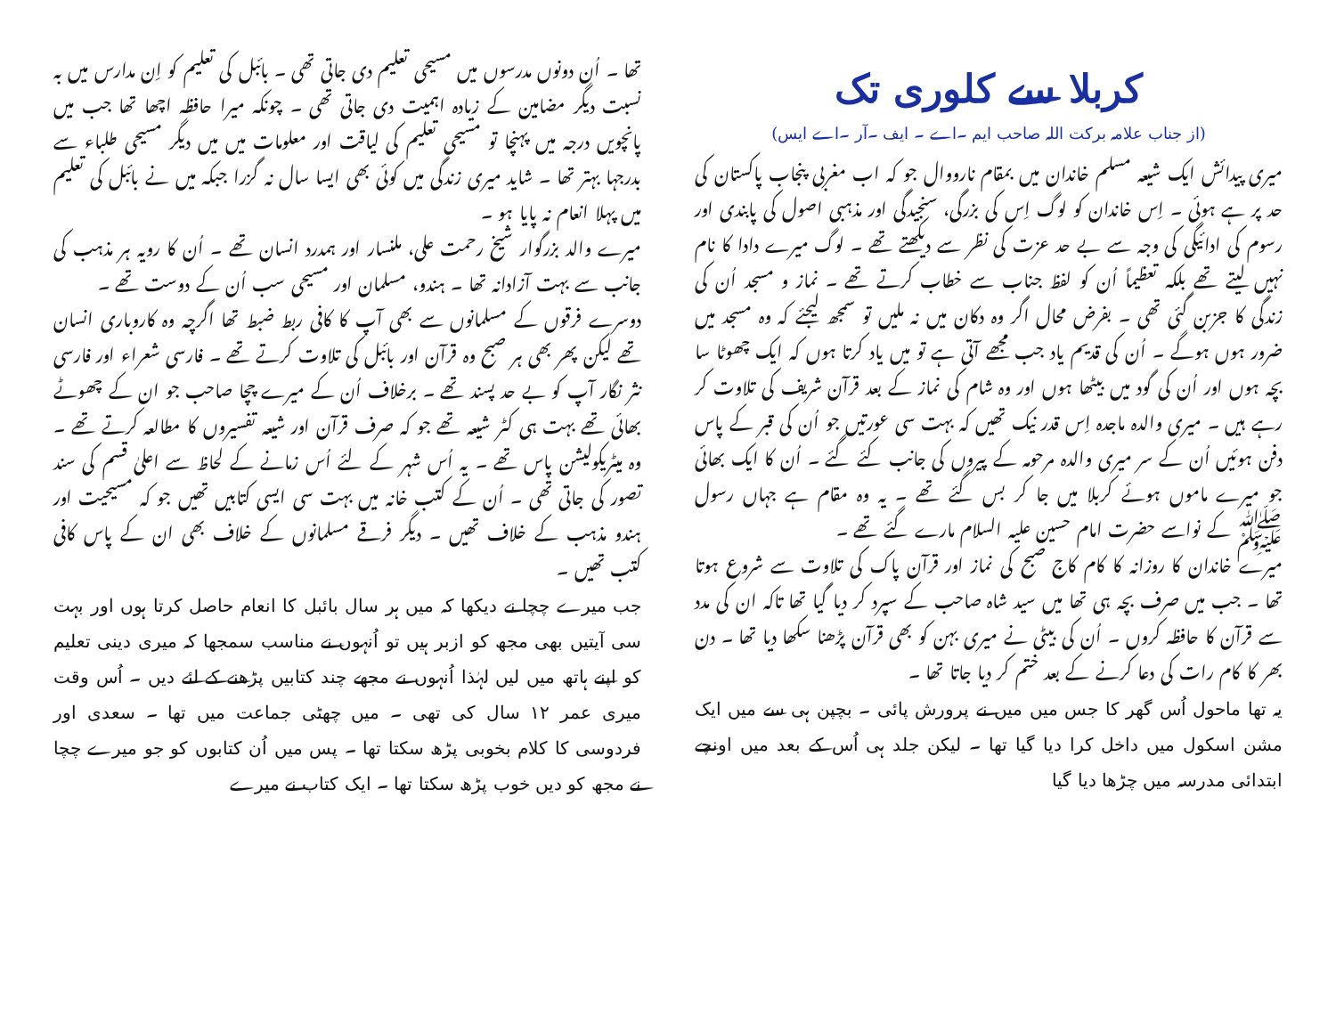کربلا سے کلوری تک
(از جناب علامہ برکت اللہ صاحب ایم ۔اے ۔ ایف ۔آر ۔اے ایس)
میری پیدائش ایک شیعہ مسلم خاندان میں بمقام نارووال جو کہ اب مغربی پنجاب پاکستان کی حد پر ہے ہوئی ۔ اِس خاندان کو لوگ اِس کی بزرگی، سنجیدگی اور مذہبی اصول کی پابندی اور رسوم کی ادائیگی کی وجہ سے بے حد عزت کی نظر سے دیکھتے تھے ۔ لوگ میرے دادا کا نام نہیں لیتے تھے بلکہ تعظیماً اُن کو لفظ جناب سے خطاب کرتے تھے ۔ نماز و مسجد اُن کی زندگی کا جزبن گئی تھی ۔ بفرض محال اگر وہ دکان میں نہ ملیں تو سمجھ لیجئے کہ وہ مسجد میں ضرور ہوں ہوگے ۔ اُن کی قدیم یاد جب مجھے آتی ہے تو میں یاد کرتا ہوں کہ ایک چھوٹا سا بچہ ہوں اور اُن کی گود میں بیٹھا ہوں اور وہ شام کی نماز کے بعد قرآن شریف کی تلاوت کر رہے ہیں ۔ میری والدہ ماجدہ اِس قدر نیک تھیں کہ بہت سی عورتیں جو اُن کی قبر کے پاس دفن ہوئیں اُن کے سر میری والدہ مرحومہ کے پیروں کی جانب کئے گئے ۔ اُن کا ایک بھائی جو میرے ماموں ہوئے کربلا میں جا کر بس گئے تھے ۔ یہ وہ مقام ہے جہاں رسول ﷺ کے نواسے حضرت امام حسین علیہ السلام مارے گئے تھے ۔
میرے خاندان کا روزانہ کا کام کاج صبح کی نماز اور قرآن پاک کی تلاوت سے شروع ہوتا تھا ۔ جب میں صرف بچہ ہی تھا میں سید شاہ صاحب کے سپرد کر دیا گیا تھا تاکہ ان کی مدد سے قرآن کا حافظہ کروں ۔ اُن کی بیٹی نے میری بہن کو بھی قرآن پڑھنا سکھا دیا تھا ۔ دن بھر کا کام رات کی دعا کرنے کے بعد ختم کر دیا جاتا تھا ۔
یہ تھا ماحول اُس گھر کا جس میں میں نے پرورش پائی ۔ بچپن ہی سے میں ایک مشن اسکول میں داخل کرا دیا گیا تھا ۔ لیکن جلد ہی اُس کے بعد میں اونچے ابتدائی مدرسہ میں چڑھا دیا گیا
تھا ۔ اُن دونوں مدرسوں میں مسیحی تعلیم دی جاتی تھی ۔ بائبل کی تعلیم کو اِن مدارس میں بہ نسبت دیگر مضامین کے زیادہ اہمیت دی جاتی تھی ۔ چونکہ میرا حافظہ اچھا تھا جب میں پانچویں درجہ میں پہنچا تو مسیحی تعلیم کی لیاقت اور معلومات میں میں دیگر مسیحی طلباء سے بدرجہا بہتر تھا ۔ شاید میری زندگی میں کوئی بھی ایسا سال نہ گزرا جبکہ میں نے بائبل کی تعلیم میں پہلا انعام نہ پایا ہو ۔
میرے والد بزرگوار شیخ رحمت علی، ملنسار اور ہمدرد انسان تھے ۔ اُن کا رویہ ہر مذہب کی جانب سے بہت آزادانہ تھا ۔ ہندو، مسلمان اور مسیحی سب اُن کے دوست تھے ۔
دوسرے فرقوں کے مسلمانوں سے بھی آپ کا کافی ربط ضبط تھا اگرچہ وہ کاروباری انسان تھے لیکن پھر بھی ہر صبح وہ قرآن اور بائبل کی تلاوت کرتے تھے ۔ فارسی شعراء اور فارسی نثر نگار آپ کو بے حد پسند تھے ۔ برخلاف اُن کے میرے چچا صاحب جو ان کے چھوٹے بھائی تھے بہت ہی کٹر شیعہ تھے جو کہ صرف قرآن اور شیعہ تفسیروں کا مطالعہ کرتے تھے ۔ وہ میٹریکولیشن پاس تھے ۔ یہ اُس شہر کے لئے اُس زمانے کے لحاظ سے اعلیٰ قسم کی سند تصور کی جاتی تھی ۔ اُن کے کتب خانہ میں بہت سی ایسی کتابیں تھیں جو کہ مسیحیت اور ہندو مذہب کے خلاف تھیں ۔ دیگر فرقے مسلمانوں کے خلاف بھی ان کے پاس کافی کتب تھیں ۔
جب میرے چچا نے دیکھا کہ میں ہر سال بائبل کا انعام حاصل کرتا ہوں اور بہت سی آیتیں بھی مجھ کو ازبر ہیں تو اُنہوں نے مناسب سمجھا کہ میری دینی تعلیم کو اپنے ہاتھ میں لیں لہٰذا اُنہوں نے مجھے چند کتابیں پڑھنے کے لئے دیں ۔ اُس وقت میری عمر ۱۲ سال کی تھی ۔ میں چھٹی جماعت میں تھا ۔ سعدی اور فردوسی کا کلام بخوبی پڑھ سکتا تھا ۔ پس میں اُن کتابوں کو جو میرے چچا نے مجھ کو دیں خوب پڑھ سکتا تھا ۔ ایک کتاب نے میرے